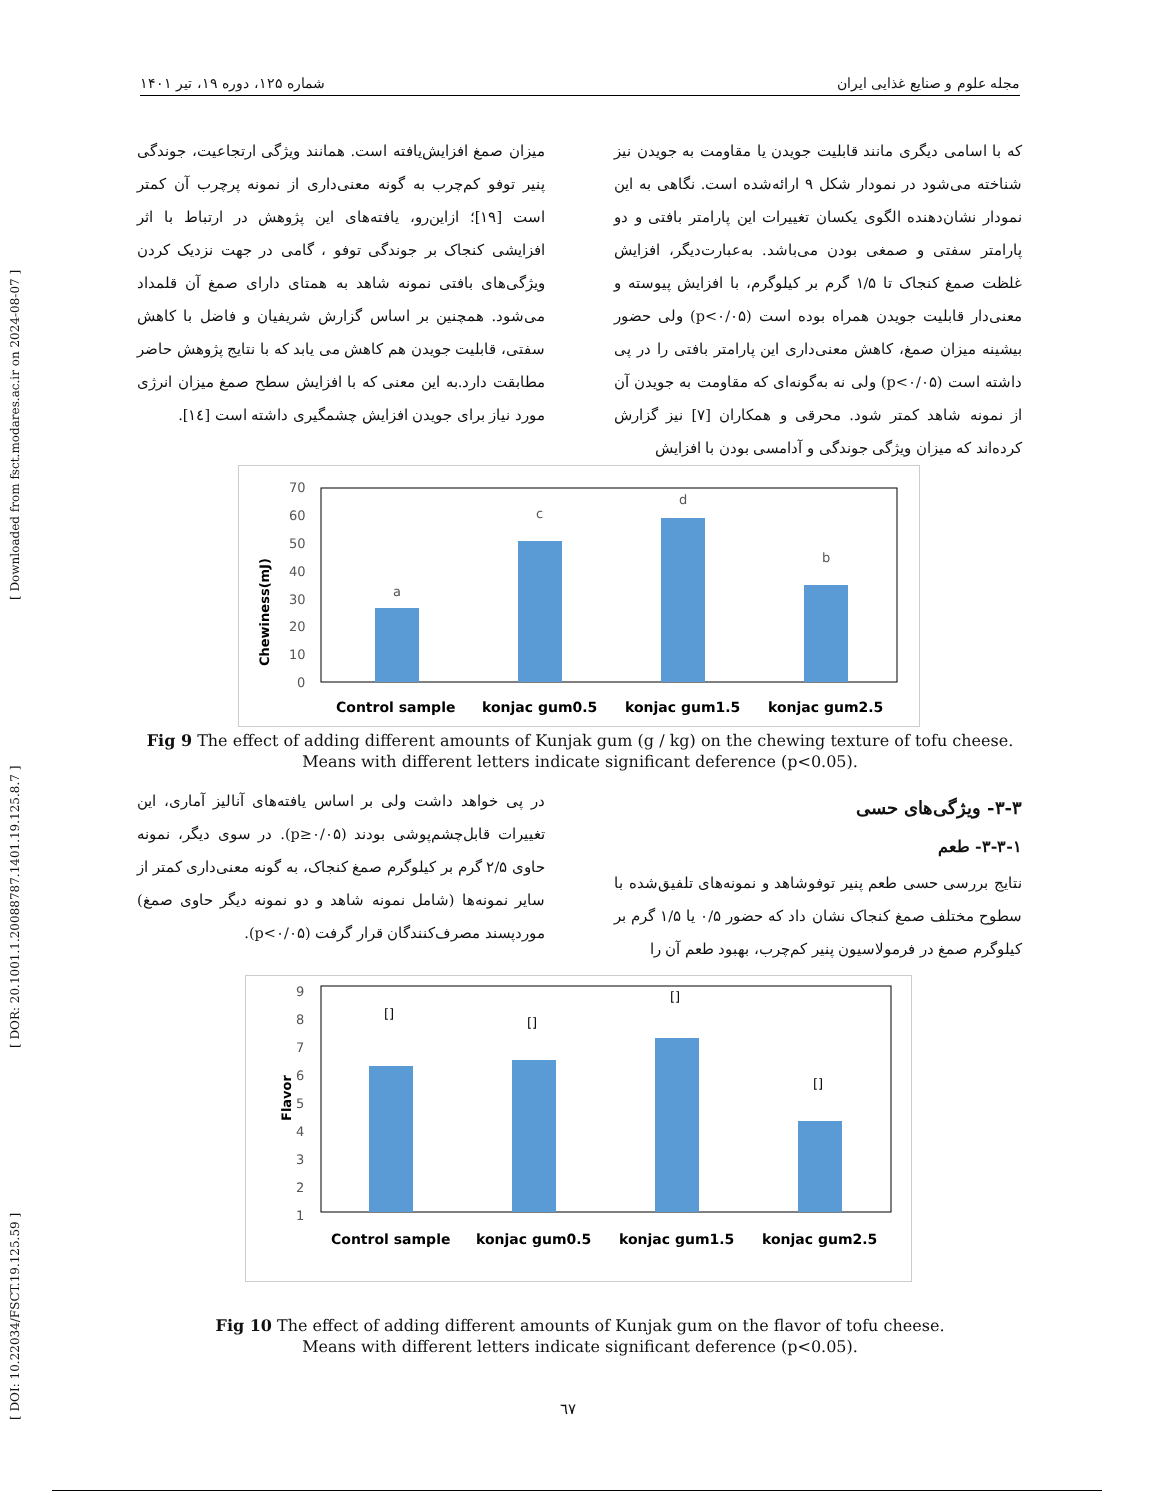[ DOI: 10.22034/FSCT.19.125.59 ] [ DOR: 20.1001.1.20088787.1401.19.125.8.7 ] [ Downloaded from fsct.modares.ac.ir on 2024-08-07 ]
مجله علوم و صنایع غذایی ایران شماره ۱۲۵، دوره ۱۹، تیر ۱۴۰۱
که با اسامی دیگری مانند قابلیت جویدن یا مقاومت به جویدن نیز شناخته می‌شود در نمودار شکل ۹ ارائه‌شده است. نگاهی به این نمودار نشان‌دهنده الگوی یکسان تغییرات این پارامتر بافتی و دو پارامتر سفتی و صمغی بودن می‌باشد. به‌عبارت‌دیگر، افزایش غلظت صمغ کنجاک تا ۱/۵ گرم بر کیلوگرم، با افزایش پیوسته و معنی‌دار قابلیت جویدن همراه بوده است (p<۰/۰۵) ولی حضور بیشینه میزان صمغ، کاهش معنی‌داری این پارامتر بافتی را در پی داشته است (p<۰/۰۵) ولی نه به‌گونه‌ای که مقاومت به جویدن آن از نمونه شاهد کمتر شود. محرقی و همکاران [۷] نیز گزارش کرده‌اند که میزان ویژگی جوندگی و آدامسی بودن با افزایش
میزان صمغ افزایش‌یافته است. همانند ویژگی ارتجاعیت، جوندگی پنیر توفو کم‌چرب به گونه معنی‌داری از نمونه پرچرب آن کمتر است [۱۹]؛ ازاین‌رو، یافته‌های این پژوهش در ارتباط با اثر افزایشی کنجاک بر جوندگی توفو ، گامی در جهت نزدیک کردن ویژگی‌های بافتی نمونه شاهد به همتای دارای صمغ آن قلمداد می‌شود. همچنین بر اساس گزارش شریفیان و فاضل با کاهش سفتی، قابلیت جویدن هم کاهش می یابد که با نتایج پژوهش حاضر مطابقت دارد.به این معنی که با افزایش سطح صمغ میزان انرژی مورد نیاز برای جویدن افزایش چشمگیری داشته است [۱٤].
Chewiness(mJ)
70
60
50
40
30
20
10
0
a
c
d
b
Control sample
konjac gum0.5
konjac gum1.5
konjac gum2.5
Fig 9 The effect of adding different amounts of Kunjak gum (g / kg) on the chewing texture of tofu cheese.
Means with different letters indicate significant deference (p<0.05).
۳-۳- ویژگی‌های حسی
۳-۳-۱- طعم
نتایج بررسی حسی طعم پنیر توفوشاهد و نمونه‌های تلفیق‌شده با سطوح مختلف صمغ کنجاک نشان داد که حضور ۰/۵ یا ۱/۵ گرم بر کیلوگرم صمغ در فرمولاسیون پنیر کم‌چرب، بهبود طعم آن را
در پی خواهد داشت ولی بر اساس یافته‌های آنالیز آماری، این تغییرات قابل‌چشم‌پوشی بودند (p≥۰/۰۵). در سوی دیگر، نمونه حاوی ۲/۵ گرم بر کیلوگرم صمغ کنجاک، به گونه معنی‌داری کمتر از سایر نمونه‌ها (شامل نمونه شاهد و دو نمونه دیگر حاوی صمغ) موردپسند مصرف‌کنندگان قرار گرفت (p<۰/۰۵).
Flavor
9
8
7
6
5
4
3
2
1
[]
[]
[]
[]
Control sample
konjac gum0.5
konjac gum1.5
konjac gum2.5
Fig 10 The effect of adding different amounts of Kunjak gum on the flavor of tofu cheese.
Means with different letters indicate significant deference (p<0.05).
٦٧